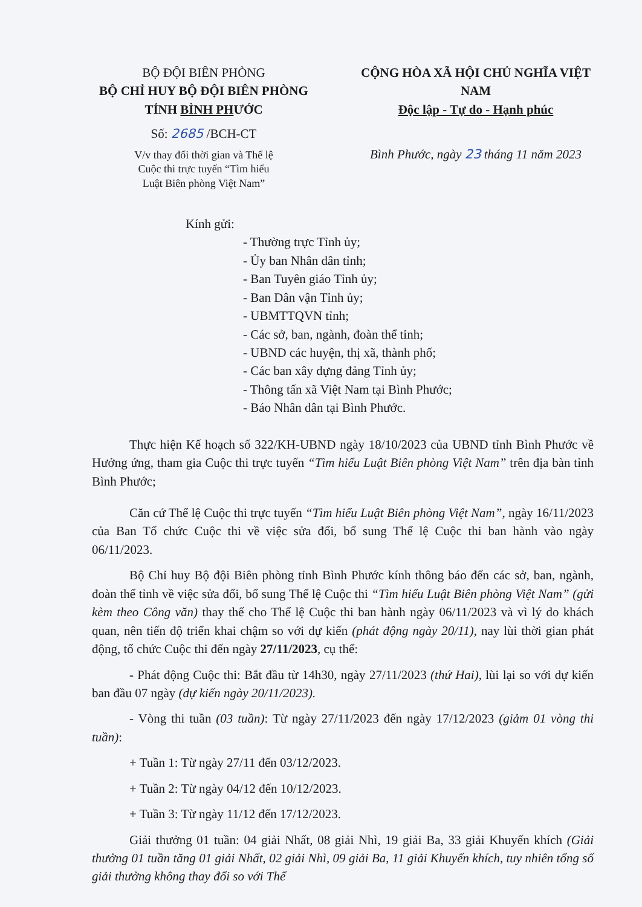BỘ ĐỘI BIÊN PHÒNG
BỘ CHỈ HUY BỘ ĐỘI BIÊN PHÒNG
TỈNH BÌNH PHƯỚC
Số: 2685 /BCH-CT
V/v thay đổi thời gian và Thể lệ
Cuộc thi trực tuyến “Tìm hiểu
Luật Biên phòng Việt Nam”
CỘNG HÒA XÃ HỘI CHỦ NGHĨA VIỆT NAM
Độc lập - Tự do - Hạnh phúc
Bình Phước, ngày 23 tháng 11 năm 2023
Kính gửi:
- Thường trực Tỉnh ủy;
- Ủy ban Nhân dân tỉnh;
- Ban Tuyên giáo Tỉnh ủy;
- Ban Dân vận Tỉnh ủy;
- UBMTTQVN tỉnh;
- Các sở, ban, ngành, đoàn thể tỉnh;
- UBND các huyện, thị xã, thành phố;
- Các ban xây dựng đảng Tỉnh ủy;
- Thông tấn xã Việt Nam tại Bình Phước;
- Báo Nhân dân tại Bình Phước.
Thực hiện Kế hoạch số 322/KH-UBND ngày 18/10/2023 của UBND tỉnh Bình Phước về Hưởng ứng, tham gia Cuộc thi trực tuyến “Tìm hiểu Luật Biên phòng Việt Nam” trên địa bàn tỉnh Bình Phước;
Căn cứ Thể lệ Cuộc thi trực tuyến “Tìm hiểu Luật Biên phòng Việt Nam”, ngày 16/11/2023 của Ban Tổ chức Cuộc thi về việc sửa đổi, bổ sung Thể lệ Cuộc thi ban hành vào ngày 06/11/2023.
Bộ Chỉ huy Bộ đội Biên phòng tỉnh Bình Phước kính thông báo đến các sở, ban, ngành, đoàn thể tỉnh về việc sửa đổi, bổ sung Thể lệ Cuộc thi “Tìm hiểu Luật Biên phòng Việt Nam” (gửi kèm theo Công văn) thay thế cho Thể lệ Cuộc thi ban hành ngày 06/11/2023 và vì lý do khách quan, nên tiến độ triển khai chậm so với dự kiến (phát động ngày 20/11), nay lùi thời gian phát động, tổ chức Cuộc thi đến ngày 27/11/2023, cụ thể:
- Phát động Cuộc thi: Bắt đầu từ 14h30, ngày 27/11/2023 (thứ Hai), lùi lại so với dự kiến ban đầu 07 ngày (dự kiến ngày 20/11/2023).
- Vòng thi tuần (03 tuần): Từ ngày 27/11/2023 đến ngày 17/12/2023 (giảm 01 vòng thi tuần):
+ Tuần 1: Từ ngày 27/11 đến 03/12/2023.
+ Tuần 2: Từ ngày 04/12 đến 10/12/2023.
+ Tuần 3: Từ ngày 11/12 đến 17/12/2023.
Giải thưởng 01 tuần: 04 giải Nhất, 08 giải Nhì, 19 giải Ba, 33 giải Khuyến khích (Giải thưởng 01 tuần tăng 01 giải Nhất, 02 giải Nhì, 09 giải Ba, 11 giải Khuyến khích, tuy nhiên tổng số giải thưởng không thay đổi so với Thể